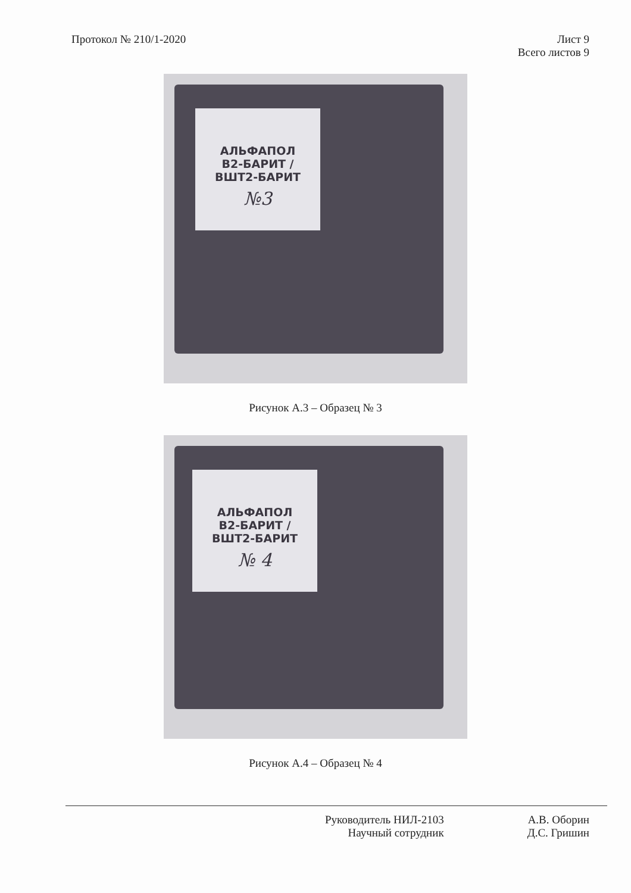Протокол № 210/1-2020 Лист 9
Всего листов 9
АЛЬФАПОЛ
В2-БАРИТ /
ВШТ2-БАРИТ
№3
Рисунок А.3 – Образец № 3
АЛЬФАПОЛ
В2-БАРИТ /
ВШТ2-БАРИТ
№ 4
Рисунок А.4 – Образец № 4
Руководитель НИЛ-2103
Научный сотрудник
А.В. Оборин
Д.С. Гришин